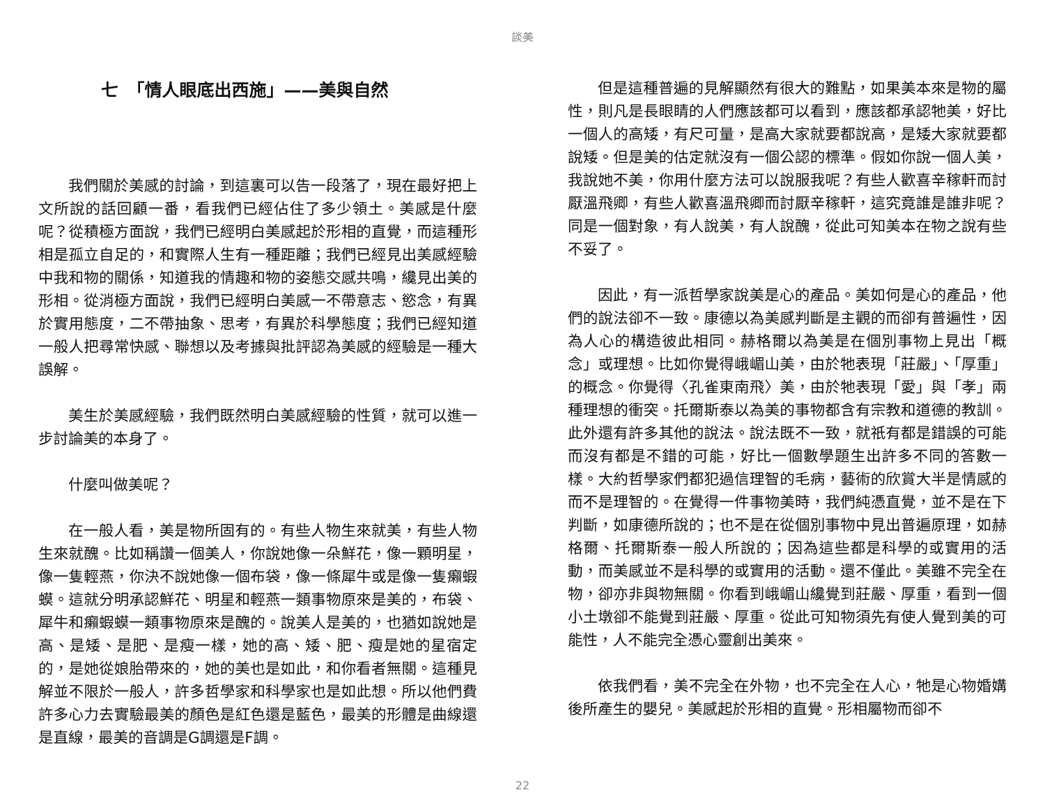談美
七　「情人眼底出西施」——美與自然
我們關於美感的討論，到這裏可以告一段落了，現在最好把上文所說的話回顧一番，看我們已經佔住了多少領土。美感是什麼呢？從積極方面說，我們已經明白美感起於形相的直覺，而這種形相是孤立自足的，和實際人生有一種距離；我們已經見出美感經驗中我和物的關係，知道我的情趣和物的姿態交感共鳴，纔見出美的形相。從消極方面說，我們已經明白美感一不帶意志、慾念，有異於實用態度，二不帶抽象、思考，有異於科學態度；我們已經知道一般人把尋常快感、聯想以及考據與批評認為美感的經驗是一種大誤解。
美生於美感經驗，我們既然明白美感經驗的性質，就可以進一步討論美的本身了。
什麼叫做美呢？
在一般人看，美是物所固有的。有些人物生來就美，有些人物生來就醜。比如稱讚一個美人，你說她像一朵鮮花，像一顆明星，像一隻輕燕，你決不說她像一個布袋，像一條犀牛或是像一隻癩蝦蟆。這就分明承認鮮花、明星和輕燕一類事物原來是美的，布袋、犀牛和癩蝦蟆一類事物原來是醜的。說美人是美的，也猶如說她是高、是矮、是肥、是瘦一樣，她的高、矮、肥、瘦是她的星宿定的，是她從娘胎帶來的，她的美也是如此，和你看者無關。這種見解並不限於一般人，許多哲學家和科學家也是如此想。所以他們費許多心力去實驗最美的顏色是紅色還是藍色，最美的形體是曲線還是直線，最美的音調是G調還是F調。
但是這種普遍的見解顯然有很大的難點，如果美本來是物的屬性，則凡是長眼睛的人們應該都可以看到，應該都承認牠美，好比一個人的高矮，有尺可量，是高大家就要都說高，是矮大家就要都說矮。但是美的估定就沒有一個公認的標準。假如你說一個人美，我說她不美，你用什麼方法可以說服我呢？有些人歡喜辛稼軒而討厭溫飛卿，有些人歡喜溫飛卿而討厭辛稼軒，這究竟誰是誰非呢？同是一個對象，有人說美，有人說醜，從此可知美本在物之說有些不妥了。
因此，有一派哲學家說美是心的產品。美如何是心的產品，他們的說法卻不一致。康德以為美感判斷是主觀的而卻有普遍性，因為人心的構造彼此相同。赫格爾以為美是在個別事物上見出「概念」或理想。比如你覺得峨嵋山美，由於牠表現「莊嚴」、「厚重」的概念。你覺得〈孔雀東南飛〉美，由於牠表現「愛」與「孝」兩種理想的衝突。托爾斯泰以為美的事物都含有宗教和道德的教訓。此外還有許多其他的說法。說法既不一致，就祇有都是錯誤的可能而沒有都是不錯的可能，好比一個數學題生出許多不同的答數一樣。大約哲學家們都犯過信理智的毛病，藝術的欣賞大半是情感的而不是理智的。在覺得一件事物美時，我們純憑直覺，並不是在下判斷，如康德所說的；也不是在從個別事物中見出普遍原理，如赫格爾、托爾斯泰一般人所說的；因為這些都是科學的或實用的活動，而美感並不是科學的或實用的活動。還不僅此。美雖不完全在物，卻亦非與物無關。你看到峨嵋山纔覺到莊嚴、厚重，看到一個小土墩卻不能覺到莊嚴、厚重。從此可知物須先有使人覺到美的可能性，人不能完全憑心靈創出美來。
依我們看，美不完全在外物，也不完全在人心，牠是心物婚媾後所產生的嬰兒。美感起於形相的直覺。形相屬物而卻不
22